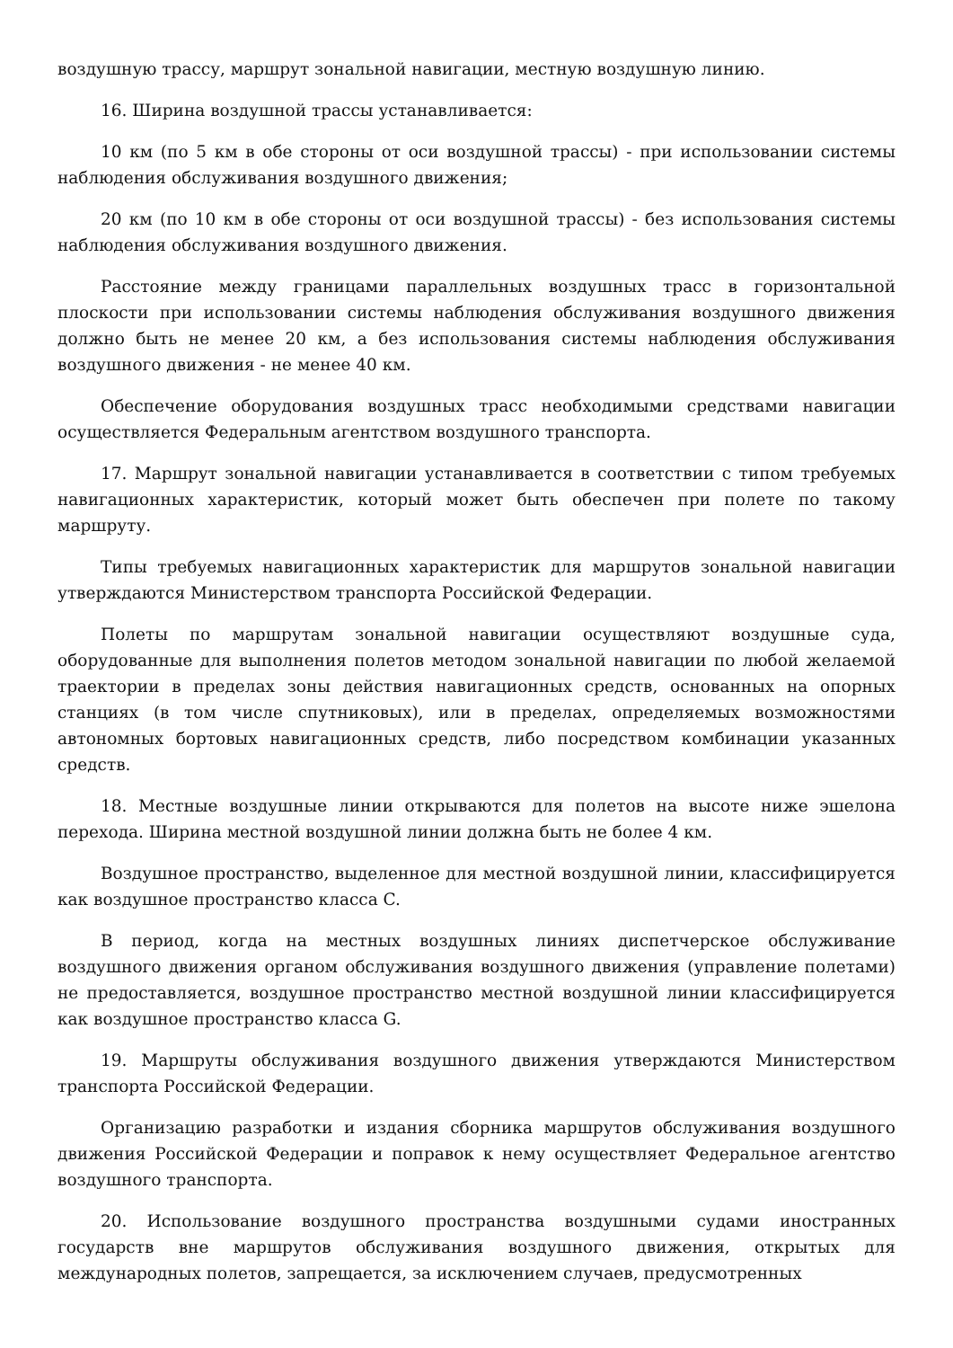воздушную трассу, маршрут зональной навигации, местную воздушную линию.
16. Ширина воздушной трассы устанавливается:
10 км (по 5 км в обе стороны от оси воздушной трассы) - при использовании системы наблюдения обслуживания воздушного движения;
20 км (по 10 км в обе стороны от оси воздушной трассы) - без использования системы наблюдения обслуживания воздушного движения.
Расстояние между границами параллельных воздушных трасс в горизонтальной плоскости при использовании системы наблюдения обслуживания воздушного движения должно быть не менее 20 км, а без использования системы наблюдения обслуживания воздушного движения - не менее 40 км.
Обеспечение оборудования воздушных трасс необходимыми средствами навигации осуществляется Федеральным агентством воздушного транспорта.
17. Маршрут зональной навигации устанавливается в соответствии с типом требуемых навигационных характеристик, который может быть обеспечен при полете по такому маршруту.
Типы требуемых навигационных характеристик для маршрутов зональной навигации утверждаются Министерством транспорта Российской Федерации.
Полеты по маршрутам зональной навигации осуществляют воздушные суда, оборудованные для выполнения полетов методом зональной навигации по любой желаемой траектории в пределах зоны действия навигационных средств, основанных на опорных станциях (в том числе спутниковых), или в пределах, определяемых возможностями автономных бортовых навигационных средств, либо посредством комбинации указанных средств.
18. Местные воздушные линии открываются для полетов на высоте ниже эшелона перехода. Ширина местной воздушной линии должна быть не более 4 км.
Воздушное пространство, выделенное для местной воздушной линии, классифицируется как воздушное пространство класса C.
В период, когда на местных воздушных линиях диспетчерское обслуживание воздушного движения органом обслуживания воздушного движения (управление полетами) не предоставляется, воздушное пространство местной воздушной линии классифицируется как воздушное пространство класса G.
19. Маршруты обслуживания воздушного движения утверждаются Министерством транспорта Российской Федерации.
Организацию разработки и издания сборника маршрутов обслуживания воздушного движения Российской Федерации и поправок к нему осуществляет Федеральное агентство воздушного транспорта.
20. Использование воздушного пространства воздушными судами иностранных государств вне маршрутов обслуживания воздушного движения, открытых для международных полетов, запрещается, за исключением случаев, предусмотренных